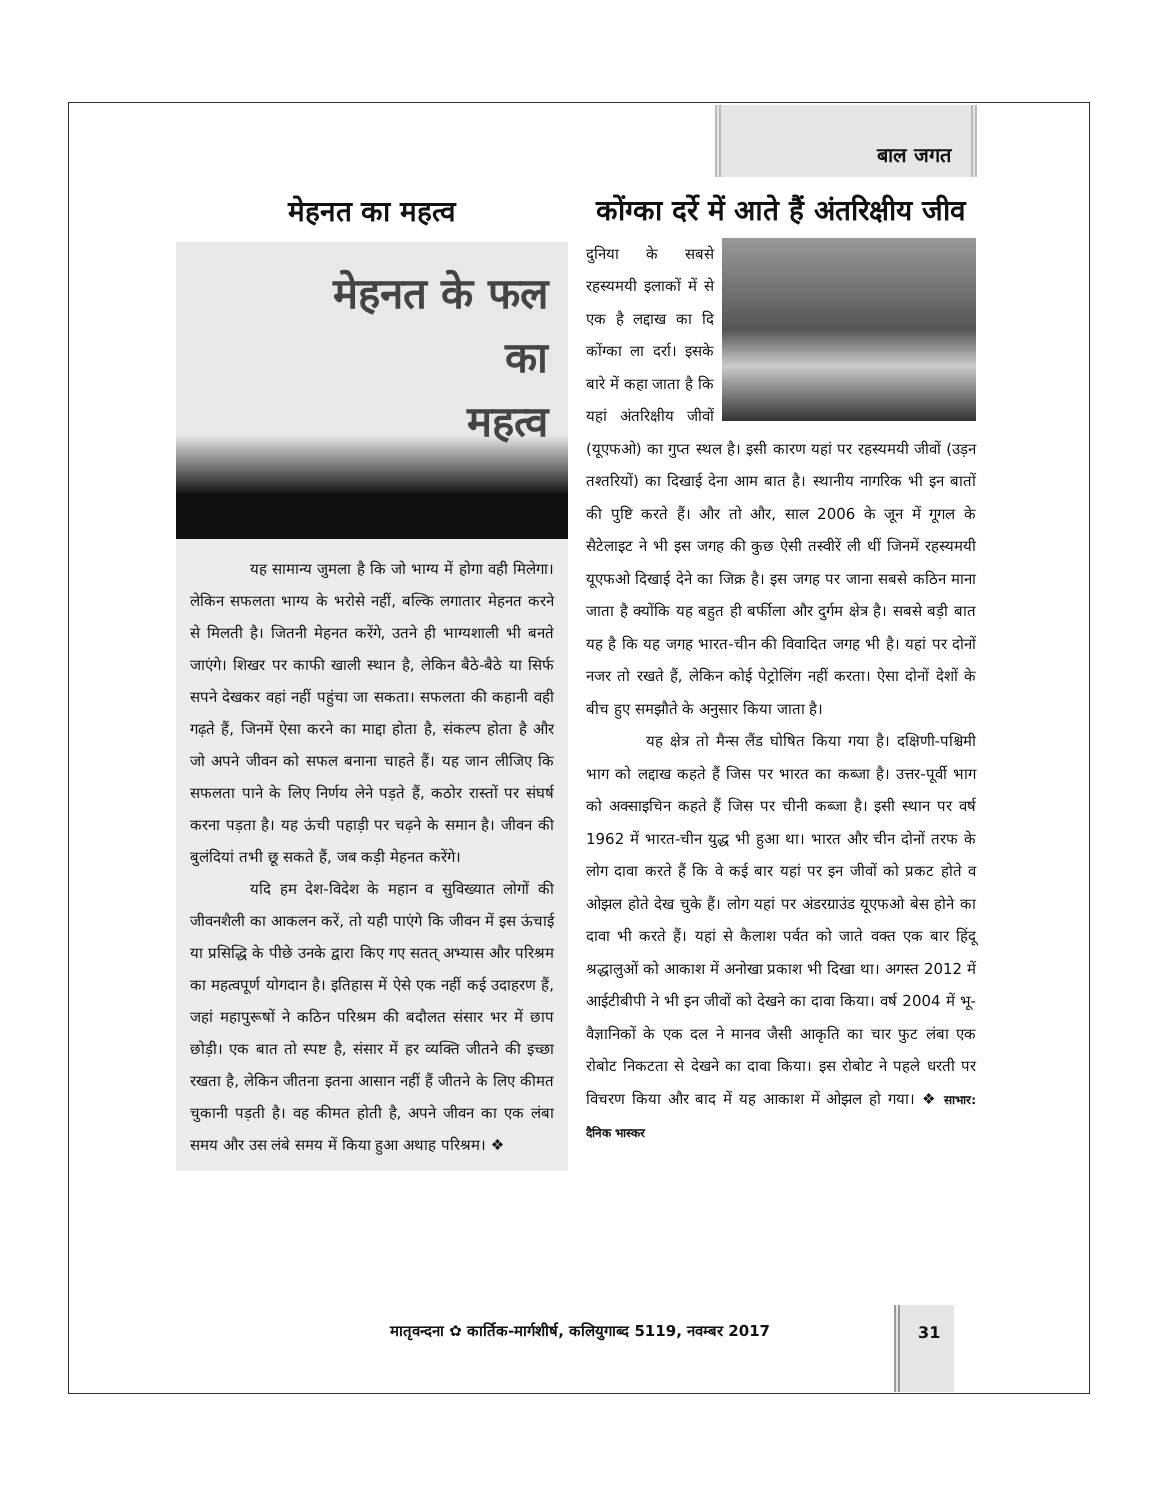बाल जगत
मेहनत का महत्व
मेहनत के फल
का
महत्व
यह सामान्य जुमला है कि जो भाग्य में होगा वही मिलेगा। लेकिन सफलता भाग्य के भरोसे नहीं, बल्कि लगातार मेहनत करने से मिलती है। जितनी मेहनत करेंगे, उतने ही भाग्यशाली भी बनते जाएंगे। शिखर पर काफी खाली स्थान है, लेकिन बैठे-बैठे या सिर्फ सपने देखकर वहां नहीं पहुंचा जा सकता। सफलता की कहानी वही गढ़ते हैं, जिनमें ऐसा करने का माद्दा होता है, संकल्प होता है और जो अपने जीवन को सफल बनाना चाहते हैं। यह जान लीजिए कि सफलता पाने के लिए निर्णय लेने पड़ते हैं, कठोर रास्तों पर संघर्ष करना पड़ता है। यह ऊंची पहाड़ी पर चढ़ने के समान है। जीवन की बुलंदियां तभी छू सकते हैं, जब कड़ी मेहनत करेंगे।
यदि हम देश-विदेश के महान व सुविख्यात लोगों की जीवनशैली का आकलन करें, तो यही पाएंगे कि जीवन में इस ऊंचाई या प्रसिद्धि के पीछे उनके द्वारा किए गए सतत् अभ्यास और परिश्रम का महत्वपूर्ण योगदान है। इतिहास में ऐसे एक नहीं कई उदाहरण हैं, जहां महापुरूषों ने कठिन परिश्रम की बदौलत संसार भर में छाप छोड़ी। एक बात तो स्पष्ट है, संसार में हर व्यक्ति जीतने की इच्छा रखता है, लेकिन जीतना इतना आसान नहीं हैं जीतने के लिए कीमत चुकानी पड़ती है। वह कीमत होती है, अपने जीवन का एक लंबा समय और उस लंबे समय में किया हुआ अथाह परिश्रम। ❖
कोंग्का दर्रे में आते हैं अंतरिक्षीय जीव
दुनिया के सबसे रहस्यमयी इलाकों में से एक है लद्दाख का दि कोंग्का ला दर्रा। इसके बारे में कहा जाता है कि यहां अंतरिक्षीय जीवों (यूएफओ) का गुप्त स्थल है। इसी कारण यहां पर रहस्यमयी जीवों (उड़न तश्तरियों) का दिखाई देना आम बात है। स्थानीय नागरिक भी इन बातों की पुष्टि करते हैं। और तो और, साल 2006 के जून में गूगल के सैटेलाइट ने भी इस जगह की कुछ ऐसी तस्वीरें ली थीं जिनमें रहस्यमयी यूएफओ दिखाई देने का जिक्र है। इस जगह पर जाना सबसे कठिन माना जाता है क्योंकि यह बहुत ही बर्फीला और दुर्गम क्षेत्र है। सबसे बड़ी बात यह है कि यह जगह भारत-चीन की विवादित जगह भी है। यहां पर दोनों नजर तो रखते हैं, लेकिन कोई पेट्रोलिंग नहीं करता। ऐसा दोनों देशों के बीच हुए समझौते के अनुसार किया जाता है।
यह क्षेत्र तो मैन्स लैंड घोषित किया गया है। दक्षिणी-पश्चिमी भाग को लद्दाख कहते हैं जिस पर भारत का कब्जा है। उत्तर-पूर्वी भाग को अक्साइचिन कहते हैं जिस पर चीनी कब्जा है। इसी स्थान पर वर्ष 1962 में भारत-चीन युद्ध भी हुआ था। भारत और चीन दोनों तरफ के लोग दावा करते हैं कि वे कई बार यहां पर इन जीवों को प्रकट होते व ओझल होते देख चुके हैं। लोग यहां पर अंडरग्राउंड यूएफओ बेस होने का दावा भी करते हैं। यहां से कैलाश पर्वत को जाते वक्त एक बार हिंदू श्रद्धालुओं को आकाश में अनोखा प्रकाश भी दिखा था। अगस्त 2012 में आईटीबीपी ने भी इन जीवों को देखने का दावा किया। वर्ष 2004 में भू-वैज्ञानिकों के एक दल ने मानव जैसी आकृति का चार फुट लंबा एक रोबोट निकटता से देखने का दावा किया। इस रोबोट ने पहले धरती पर विचरण किया और बाद में यह आकाश में ओझल हो गया। ❖ साभार: दैनिक भास्कर
मातृवन्दना ✿ कार्तिक-मार्गशीर्ष, कलियुगाब्द 5119, नवम्बर 2017
31